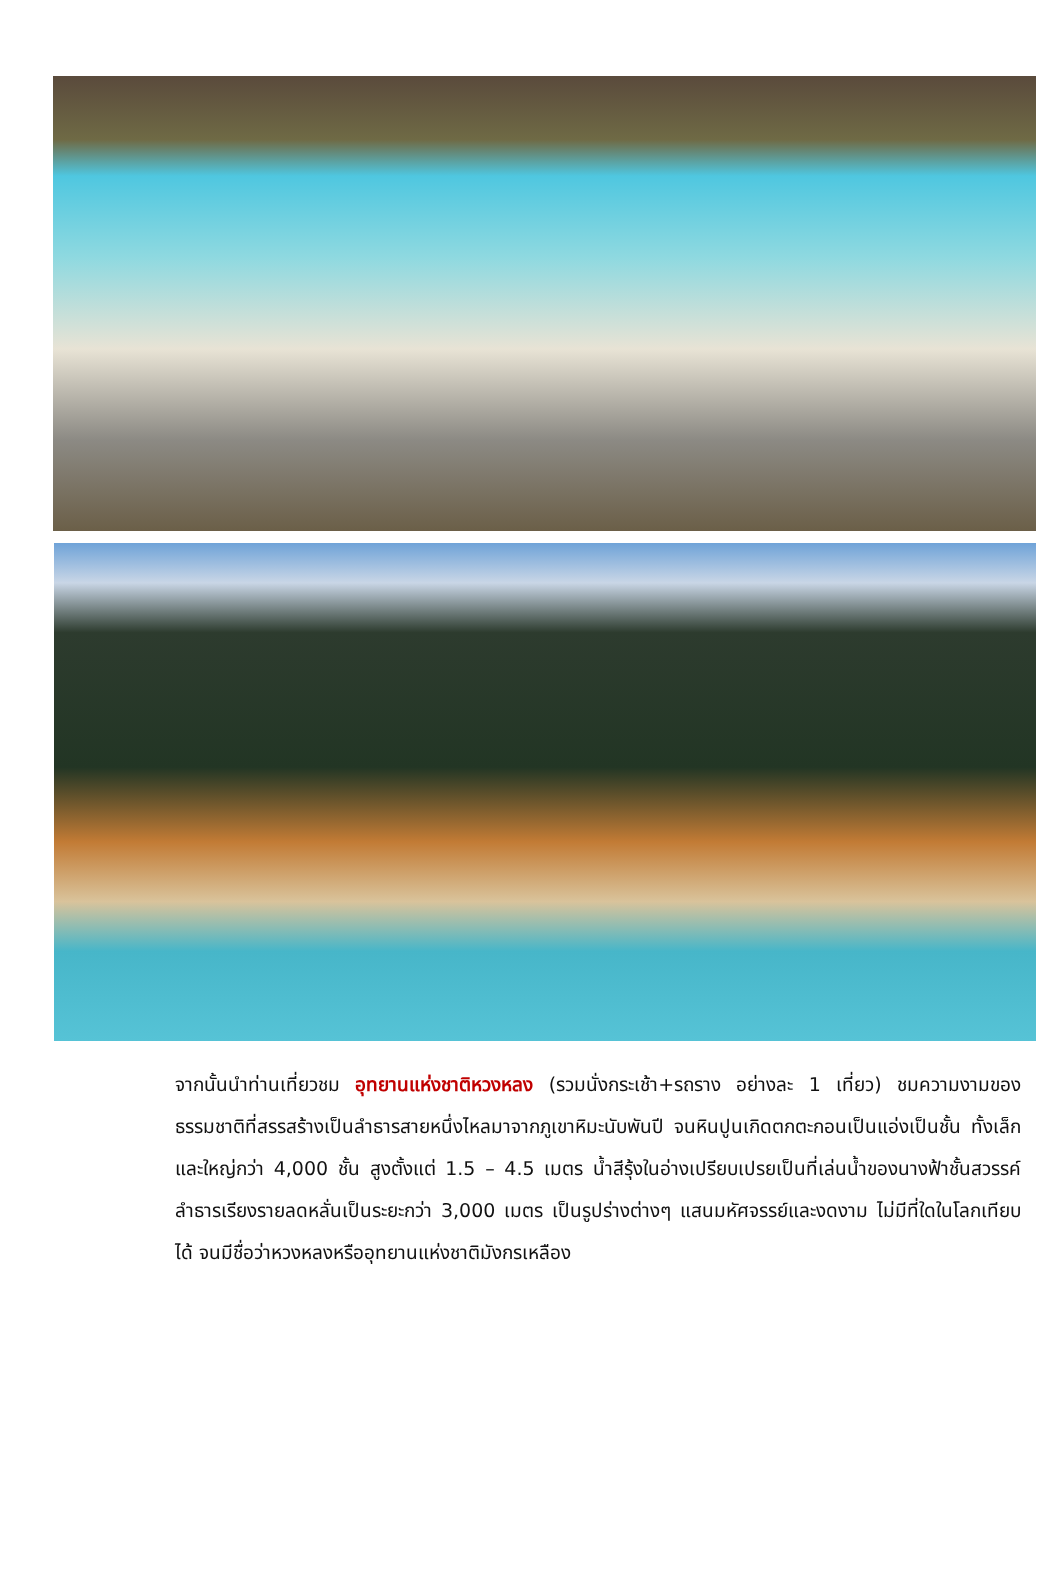จากนั้นนำท่านเที่ยวชม อุทยานแห่งชาติหวงหลง (รวมนั่งกระเช้า+รถราง อย่างละ 1 เที่ยว) ชมความงามของธรรมชาติที่สรรสร้างเป็นลำธารสายหนึ่งไหลมาจากภูเขาหิมะนับพันปี จนหินปูนเกิดตกตะกอนเป็นแอ่งเป็นชั้น ทั้งเล็กและใหญ่กว่า 4,000 ชั้น สูงตั้งแต่ 1.5 – 4.5 เมตร น้ำสีรุ้งในอ่างเปรียบเปรยเป็นที่เล่นน้ำของนางฟ้าชั้นสวรรค์ ลำธารเรียงรายลดหลั่นเป็นระยะกว่า 3,000 เมตร เป็นรูปร่างต่างๆ แสนมหัศจรรย์และงดงาม ไม่มีที่ใดในโลกเทียบได้ จนมีชื่อว่าหวงหลงหรืออุทยานแห่งชาติมังกรเหลือง